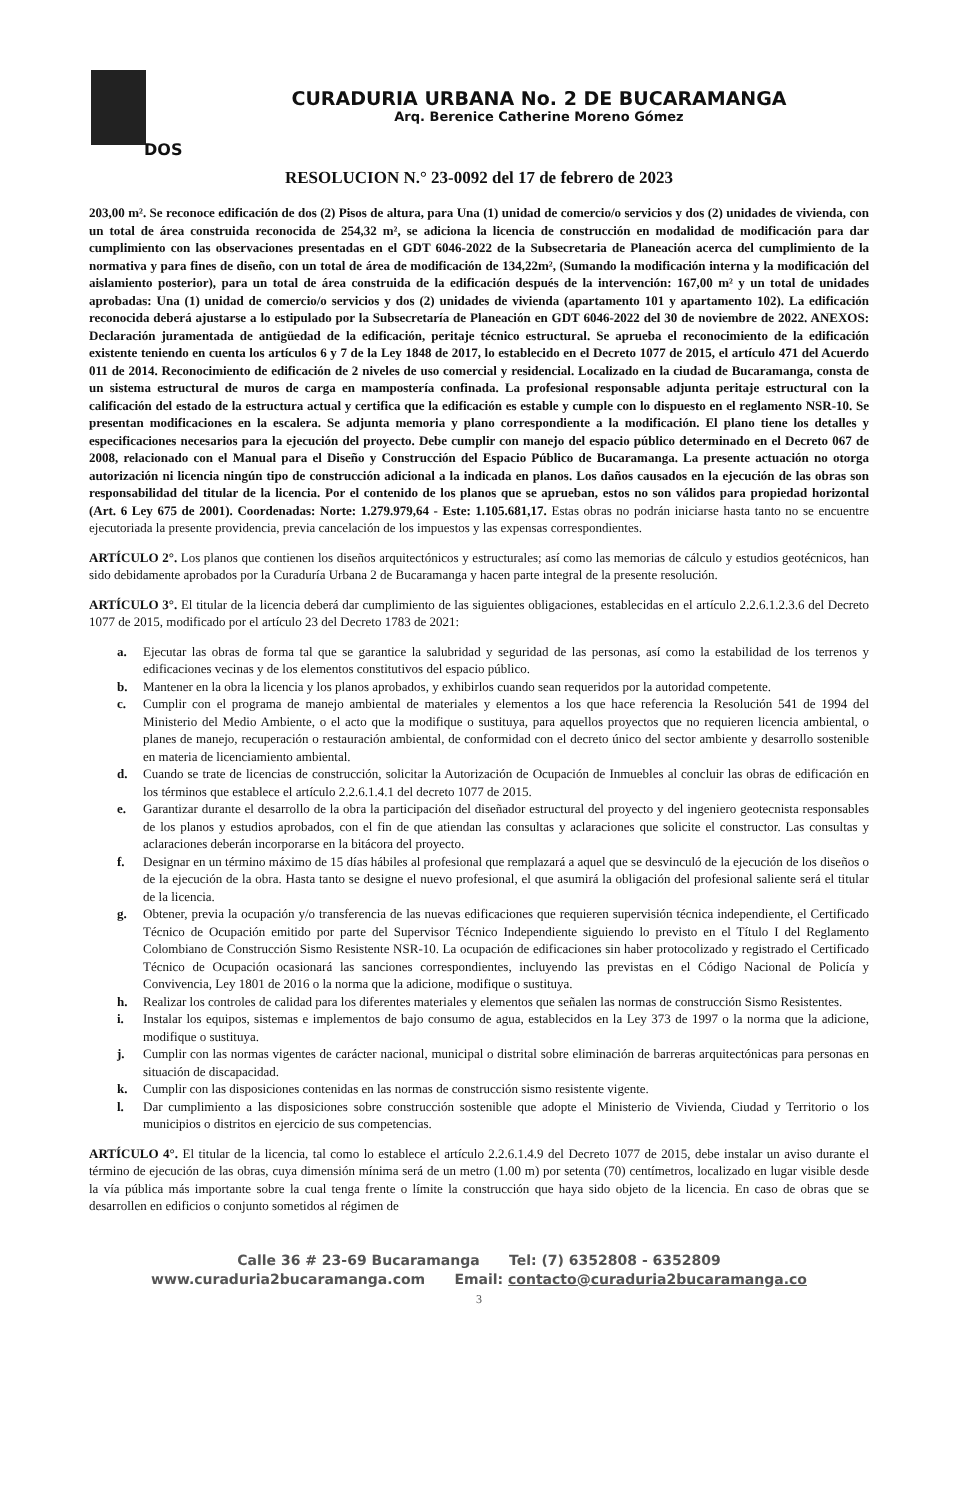DOS
CURADURIA URBANA No. 2 DE BUCARAMANGA
Arq. Berenice Catherine Moreno Gómez
RESOLUCION N.° 23-0092 del 17 de febrero de 2023
203,00 m². Se reconoce edificación de dos (2) Pisos de altura, para Una (1) unidad de comercio/o servicios y dos (2) unidades de vivienda, con un total de área construida reconocida de 254,32 m², se adiciona la licencia de construcción en modalidad de modificación para dar cumplimiento con las observaciones presentadas en el GDT 6046-2022 de la Subsecretaria de Planeación acerca del cumplimiento de la normativa y para fines de diseño, con un total de área de modificación de 134,22m², (Sumando la modificación interna y la modificación del aislamiento posterior), para un total de área construida de la edificación después de la intervención: 167,00 m² y un total de unidades aprobadas: Una (1) unidad de comercio/o servicios y dos (2) unidades de vivienda (apartamento 101 y apartamento 102). La edificación reconocida deberá ajustarse a lo estipulado por la Subsecretaría de Planeación en GDT 6046-2022 del 30 de noviembre de 2022. ANEXOS: Declaración juramentada de antigüedad de la edificación, peritaje técnico estructural. Se aprueba el reconocimiento de la edificación existente teniendo en cuenta los artículos 6 y 7 de la Ley 1848 de 2017, lo establecido en el Decreto 1077 de 2015, el artículo 471 del Acuerdo 011 de 2014. Reconocimiento de edificación de 2 niveles de uso comercial y residencial. Localizado en la ciudad de Bucaramanga, consta de un sistema estructural de muros de carga en mampostería confinada. La profesional responsable adjunta peritaje estructural con la calificación del estado de la estructura actual y certifica que la edificación es estable y cumple con lo dispuesto en el reglamento NSR-10. Se presentan modificaciones en la escalera. Se adjunta memoria y plano correspondiente a la modificación. El plano tiene los detalles y especificaciones necesarios para la ejecución del proyecto. Debe cumplir con manejo del espacio público determinado en el Decreto 067 de 2008, relacionado con el Manual para el Diseño y Construcción del Espacio Público de Bucaramanga. La presente actuación no otorga autorización ni licencia ningún tipo de construcción adicional a la indicada en planos. Los daños causados en la ejecución de las obras son responsabilidad del titular de la licencia. Por el contenido de los planos que se aprueban, estos no son válidos para propiedad horizontal (Art. 6 Ley 675 de 2001). Coordenadas: Norte: 1.279.979,64 - Este: 1.105.681,17. Estas obras no podrán iniciarse hasta tanto no se encuentre ejecutoriada la presente providencia, previa cancelación de los impuestos y las expensas correspondientes.
ARTÍCULO 2°. Los planos que contienen los diseños arquitectónicos y estructurales; así como las memorias de cálculo y estudios geotécnicos, han sido debidamente aprobados por la Curaduría Urbana 2 de Bucaramanga y hacen parte integral de la presente resolución.
ARTÍCULO 3°. El titular de la licencia deberá dar cumplimiento de las siguientes obligaciones, establecidas en el artículo 2.2.6.1.2.3.6 del Decreto 1077 de 2015, modificado por el artículo 23 del Decreto 1783 de 2021:
a. Ejecutar las obras de forma tal que se garantice la salubridad y seguridad de las personas, así como la estabilidad de los terrenos y edificaciones vecinas y de los elementos constitutivos del espacio público.
b. Mantener en la obra la licencia y los planos aprobados, y exhibirlos cuando sean requeridos por la autoridad competente.
c. Cumplir con el programa de manejo ambiental de materiales y elementos a los que hace referencia la Resolución 541 de 1994 del Ministerio del Medio Ambiente, o el acto que la modifique o sustituya, para aquellos proyectos que no requieren licencia ambiental, o planes de manejo, recuperación o restauración ambiental, de conformidad con el decreto único del sector ambiente y desarrollo sostenible en materia de licenciamiento ambiental.
d. Cuando se trate de licencias de construcción, solicitar la Autorización de Ocupación de Inmuebles al concluir las obras de edificación en los términos que establece el artículo 2.2.6.1.4.1 del decreto 1077 de 2015.
e. Garantizar durante el desarrollo de la obra la participación del diseñador estructural del proyecto y del ingeniero geotecnista responsables de los planos y estudios aprobados, con el fin de que atiendan las consultas y aclaraciones que solicite el constructor. Las consultas y aclaraciones deberán incorporarse en la bitácora del proyecto.
f. Designar en un término máximo de 15 días hábiles al profesional que remplazará a aquel que se desvinculó de la ejecución de los diseños o de la ejecución de la obra. Hasta tanto se designe el nuevo profesional, el que asumirá la obligación del profesional saliente será el titular de la licencia.
g. Obtener, previa la ocupación y/o transferencia de las nuevas edificaciones que requieren supervisión técnica independiente, el Certificado Técnico de Ocupación emitido por parte del Supervisor Técnico Independiente siguiendo lo previsto en el Título I del Reglamento Colombiano de Construcción Sismo Resistente NSR-10. La ocupación de edificaciones sin haber protocolizado y registrado el Certificado Técnico de Ocupación ocasionará las sanciones correspondientes, incluyendo las previstas en el Código Nacional de Policía y Convivencia, Ley 1801 de 2016 o la norma que la adicione, modifique o sustituya.
h. Realizar los controles de calidad para los diferentes materiales y elementos que señalen las normas de construcción Sismo Resistentes.
i. Instalar los equipos, sistemas e implementos de bajo consumo de agua, establecidos en la Ley 373 de 1997 o la norma que la adicione, modifique o sustituya.
j. Cumplir con las normas vigentes de carácter nacional, municipal o distrital sobre eliminación de barreras arquitectónicas para personas en situación de discapacidad.
k. Cumplir con las disposiciones contenidas en las normas de construcción sismo resistente vigente.
l. Dar cumplimiento a las disposiciones sobre construcción sostenible que adopte el Ministerio de Vivienda, Ciudad y Territorio o los municipios o distritos en ejercicio de sus competencias.
ARTÍCULO 4°. El titular de la licencia, tal como lo establece el artículo 2.2.6.1.4.9 del Decreto 1077 de 2015, debe instalar un aviso durante el término de ejecución de las obras, cuya dimensión mínima será de un metro (1.00 m) por setenta (70) centímetros, localizado en lugar visible desde la vía pública más importante sobre la cual tenga frente o límite la construcción que haya sido objeto de la licencia. En caso de obras que se desarrollen en edificios o conjunto sometidos al régimen de
Calle 36 # 23-69 Bucaramanga Tel: (7) 6352808 - 6352809
www.curaduria2bucaramanga.com Email: contacto@curaduria2bucaramanga.co
3